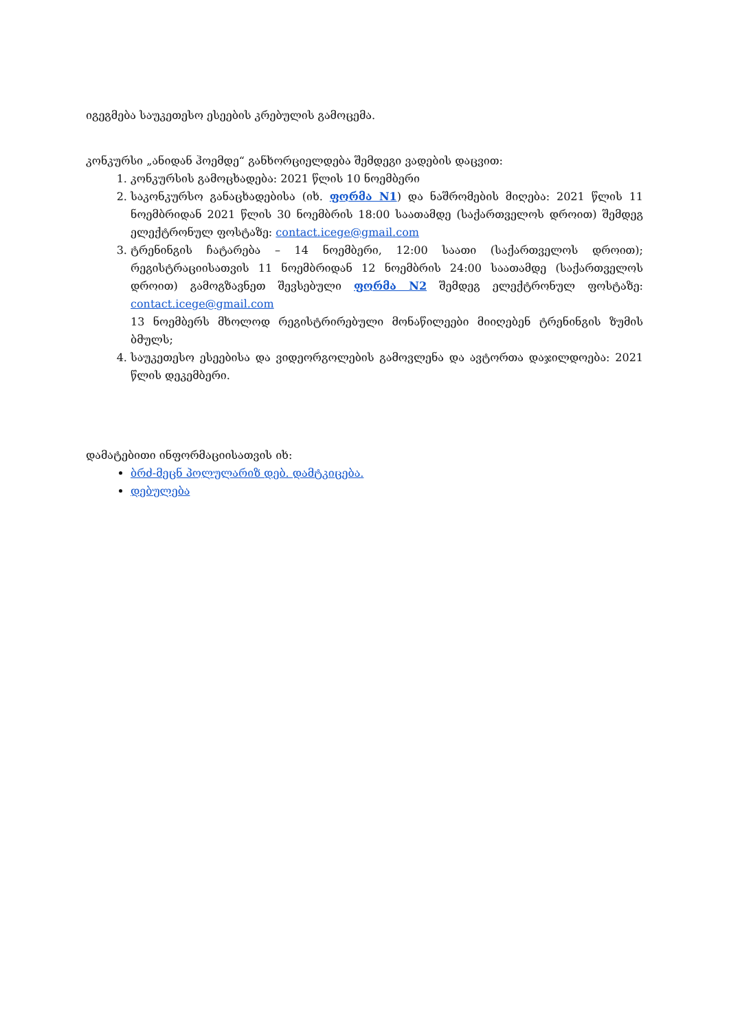იგეგმება საუკეთესო ესეების კრებულის გამოცემა.
კონკურსი „ანიდან ჰოემდე“ განხორციელდება შემდეგი ვადების დაცვით:
1. კონკურსის გამოცხადება: 2021 წლის 10 ნოემბერი
2. საკონკურსო განაცხადებისა (იხ. ფორმა N1) და ნაშრომების მიღება: 2021 წლის 11 ნოემბრიდან 2021 წლის 30 ნოემბრის 18:00 საათამდე (საქართველოს დროით) შემდეგ ელექტრონულ ფოსტაზე: contact.icege@gmail.com
3. ტრენინგის ჩატარება – 14 ნოემბერი, 12:00 საათი (საქართველოს დროით); რეგისტრაციისათვის 11 ნოემბრიდან 12 ნოემბრის 24:00 საათამდე (საქართველოს დროით) გამოგზავნეთ შევსებული ფორმა N2 შემდეგ ელექტრონულ ფოსტაზე: contact.icege@gmail.com
13 ნოემბერს მხოლოდ რეგისტრირებული მონაწილეები მიიღებენ ტრენინგის ზუმის ბმულს;
4. საუკეთესო ესეებისა და ვიდეორგოლების გამოვლენა და ავტორთა დაჯილდოება: 2021 წლის დეკემბერი.
დამატებითი ინფორმაციისათვის იხ:
ბრძ-მეცნ პოლულარიზ დებ. დამტკიცება.
დებულება